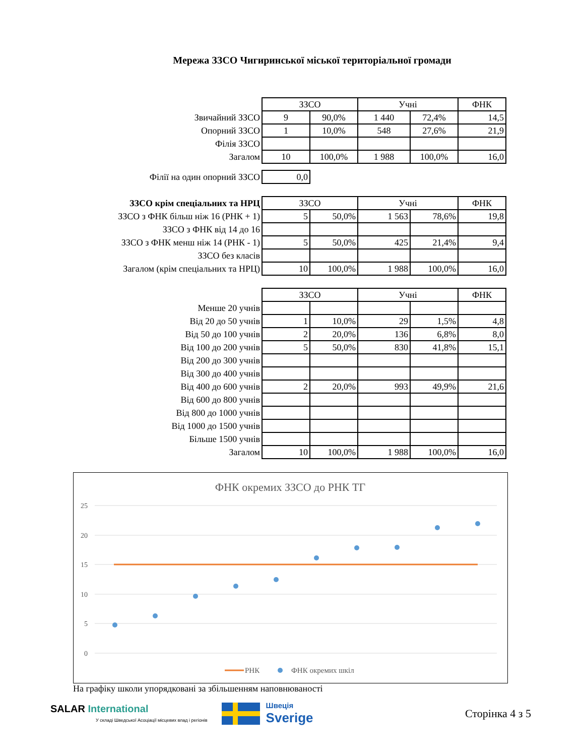Мережа ЗЗСО Чигиринської міської територіальної громади
| | ЗЗСО | | Учні | | ФНК |
| Звичайний ЗЗСО | 9 | 90,0% | 1 440 | 72,4% | 14,5 |
| Опорний ЗЗСО | 1 | 10,0% | 548 | 27,6% | 21,9 |
| Філія ЗЗСО | | | | | |
| Загалом | 10 | 100,0% | 1 988 | 100,0% | 16,0 |
| Філії на один опорний ЗЗСО | 0,0 |
| ЗЗСО крім спеціальних та НРЦ | ЗЗСО | | Учні | | ФНК |
| ЗЗСО з ФНК більш ніж 16 (РНК + 1) | 5 | 50,0% | 1 563 | 78,6% | 19,8 |
| ЗЗСО з ФНК від 14 до 16 | | | | | |
| ЗЗСО з ФНК менш ніж 14 (РНК - 1) | 5 | 50,0% | 425 | 21,4% | 9,4 |
| ЗЗСО без класів | | | | | |
| Загалом (крім спеціальних та НРЦ) | 10 | 100,0% | 1 988 | 100,0% | 16,0 |
| | ЗЗСО | | Учні | | ФНК |
| Менше 20 учнів | | | | | |
| Від 20 до 50 учнів | 1 | 10,0% | 29 | 1,5% | 4,8 |
| Від 50 до 100 учнів | 2 | 20,0% | 136 | 6,8% | 8,0 |
| Від 100 до 200 учнів | 5 | 50,0% | 830 | 41,8% | 15,1 |
| Від 200 до 300 учнів | | | | | |
| Від 300 до 400 учнів | | | | | |
| Від 400 до 600 учнів | 2 | 20,0% | 993 | 49,9% | 21,6 |
| Від 600 до 800 учнів | | | | | |
| Від 800 до 1000 учнів | | | | | |
| Від 1000 до 1500 учнів | | | | | |
| Більше 1500 учнів | | | | | |
| Загалом | 10 | 100,0% | 1 988 | 100,0% | 16,0 |
ФНК окремих ЗЗСО до РНК ТГ
25
20
15
10
5
0
РНК
ФНК окремих шкіл
На графіку школи упорядковані за збільшенням наповнюваності
SALAR International
У складі Шведської Асоціації місцевих влад і регіонів
Швеція
Sverige
Сторінка 4 з 5